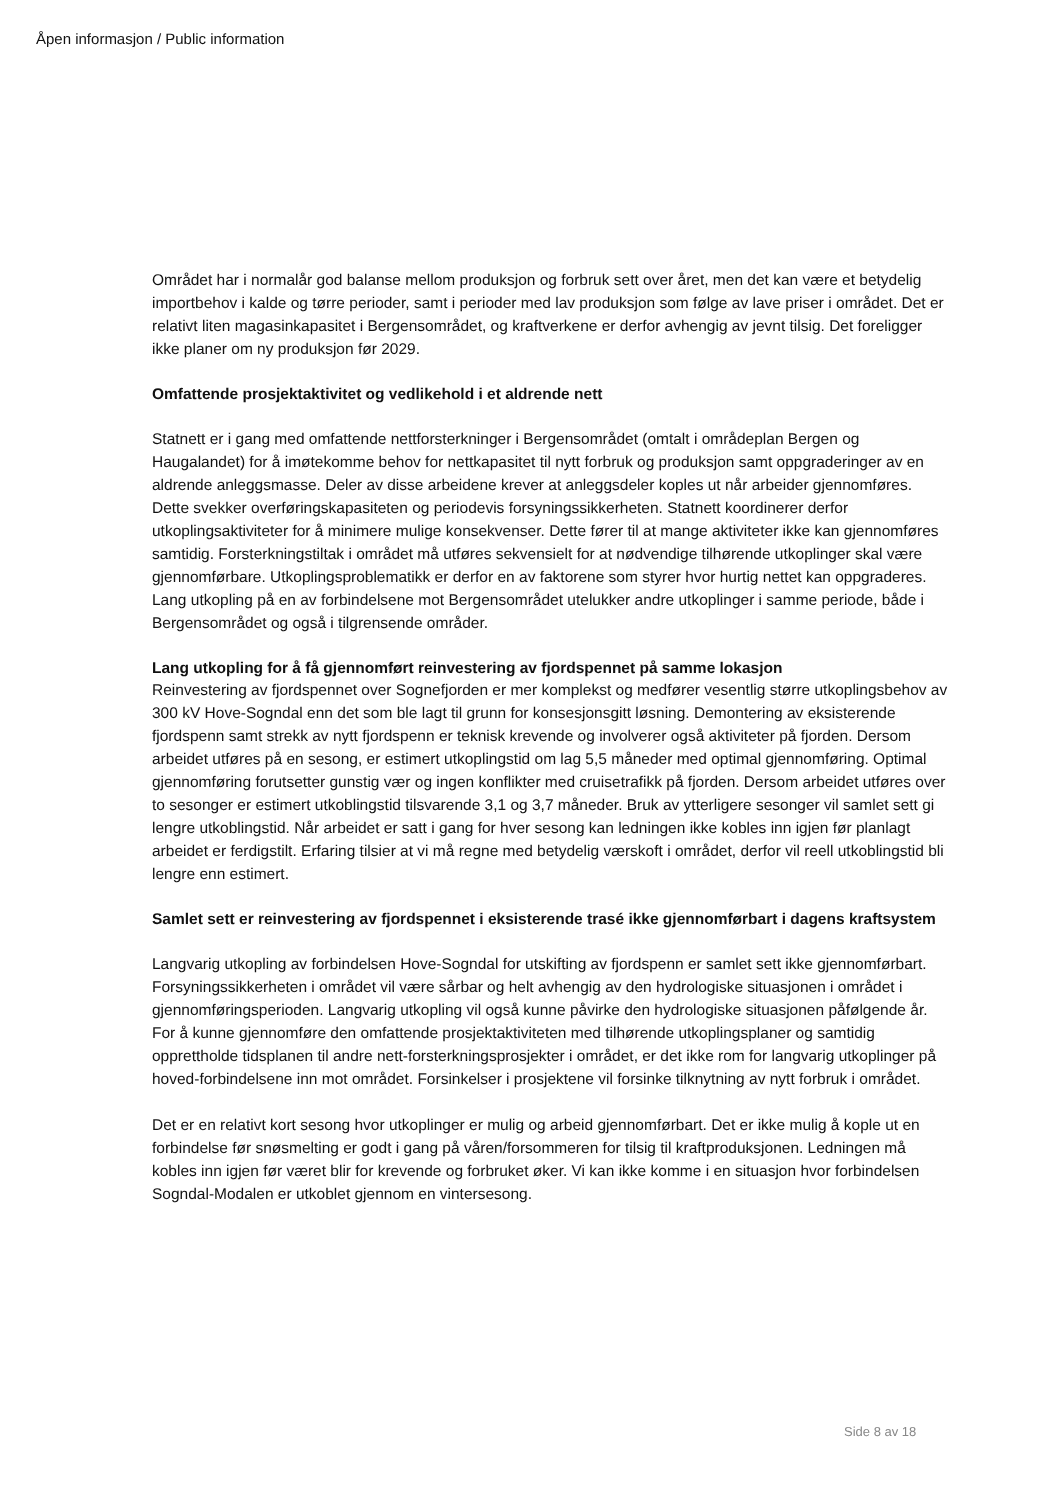Åpen informasjon / Public information
Området har i normalår god balanse mellom produksjon og forbruk sett over året, men det kan være et betydelig importbehov i kalde og tørre perioder, samt i perioder med lav produksjon som følge av lave priser i området. Det er relativt liten magasinkapasitet i Bergensområdet, og kraftverkene er derfor avhengig av jevnt tilsig. Det foreligger ikke planer om ny produksjon før 2029.
Omfattende prosjektaktivitet og vedlikehold i et aldrende nett
Statnett er i gang med omfattende nettforsterkninger i Bergensområdet (omtalt i områdeplan Bergen og Haugalandet) for å imøtekomme behov for nettkapasitet til nytt forbruk og produksjon samt oppgraderinger av en aldrende anleggsmasse. Deler av disse arbeidene krever at anleggsdeler koples ut når arbeider gjennomføres. Dette svekker overføringskapasiteten og periodevis forsyningssikkerheten. Statnett koordinerer derfor utkoplingsaktiviteter for å minimere mulige konsekvenser. Dette fører til at mange aktiviteter ikke kan gjennomføres samtidig. Forsterkningstiltak i området må utføres sekvensielt for at nødvendige tilhørende utkoplinger skal være gjennomførbare. Utkoplingsproblematikk er derfor en av faktorene som styrer hvor hurtig nettet kan oppgraderes. Lang utkopling på en av forbindelsene mot Bergensområdet utelukker andre utkoplinger i samme periode, både i Bergensområdet og også i tilgrensende områder.
Lang utkopling for å få gjennomført reinvestering av fjordspennet på samme lokasjon
Reinvestering av fjordspennet over Sognefjorden er mer komplekst og medfører vesentlig større utkoplingsbehov av 300 kV Hove-Sogndal enn det som ble lagt til grunn for konsesjonsgitt løsning. Demontering av eksisterende fjordspenn samt strekk av nytt fjordspenn er teknisk krevende og involverer også aktiviteter på fjorden. Dersom arbeidet utføres på en sesong, er estimert utkoplingstid om lag 5,5 måneder med optimal gjennomføring. Optimal gjennomføring forutsetter gunstig vær og ingen konflikter med cruisetrafikk på fjorden. Dersom arbeidet utføres over to sesonger er estimert utkoblingstid tilsvarende 3,1 og 3,7 måneder. Bruk av ytterligere sesonger vil samlet sett gi lengre utkoblingstid. Når arbeidet er satt i gang for hver sesong kan ledningen ikke kobles inn igjen før planlagt arbeidet er ferdigstilt. Erfaring tilsier at vi må regne med betydelig værskoft i området, derfor vil reell utkoblingstid bli lengre enn estimert.
Samlet sett er reinvestering av fjordspennet i eksisterende trasé ikke gjennomførbart i dagens kraftsystem
Langvarig utkopling av forbindelsen Hove-Sogndal for utskifting av fjordspenn er samlet sett ikke gjennomførbart. Forsyningssikkerheten i området vil være sårbar og helt avhengig av den hydrologiske situasjonen i området i gjennomføringsperioden. Langvarig utkopling vil også kunne påvirke den hydrologiske situasjonen påfølgende år. For å kunne gjennomføre den omfattende prosjektaktiviteten med tilhørende utkoplingsplaner og samtidig opprettholde tidsplanen til andre nett-forsterkningsprosjekter i området, er det ikke rom for langvarig utkoplinger på hoved-forbindelsene inn mot området. Forsinkelser i prosjektene vil forsinke tilknytning av nytt forbruk i området.
Det er en relativt kort sesong hvor utkoplinger er mulig og arbeid gjennomførbart. Det er ikke mulig å kople ut en forbindelse før snøsmelting er godt i gang på våren/forsommeren for tilsig til kraftproduksjonen. Ledningen må kobles inn igjen før været blir for krevende og forbruket øker. Vi kan ikke komme i en situasjon hvor forbindelsen Sogndal-Modalen er utkoblet gjennom en vintersesong.
Side 8 av 18